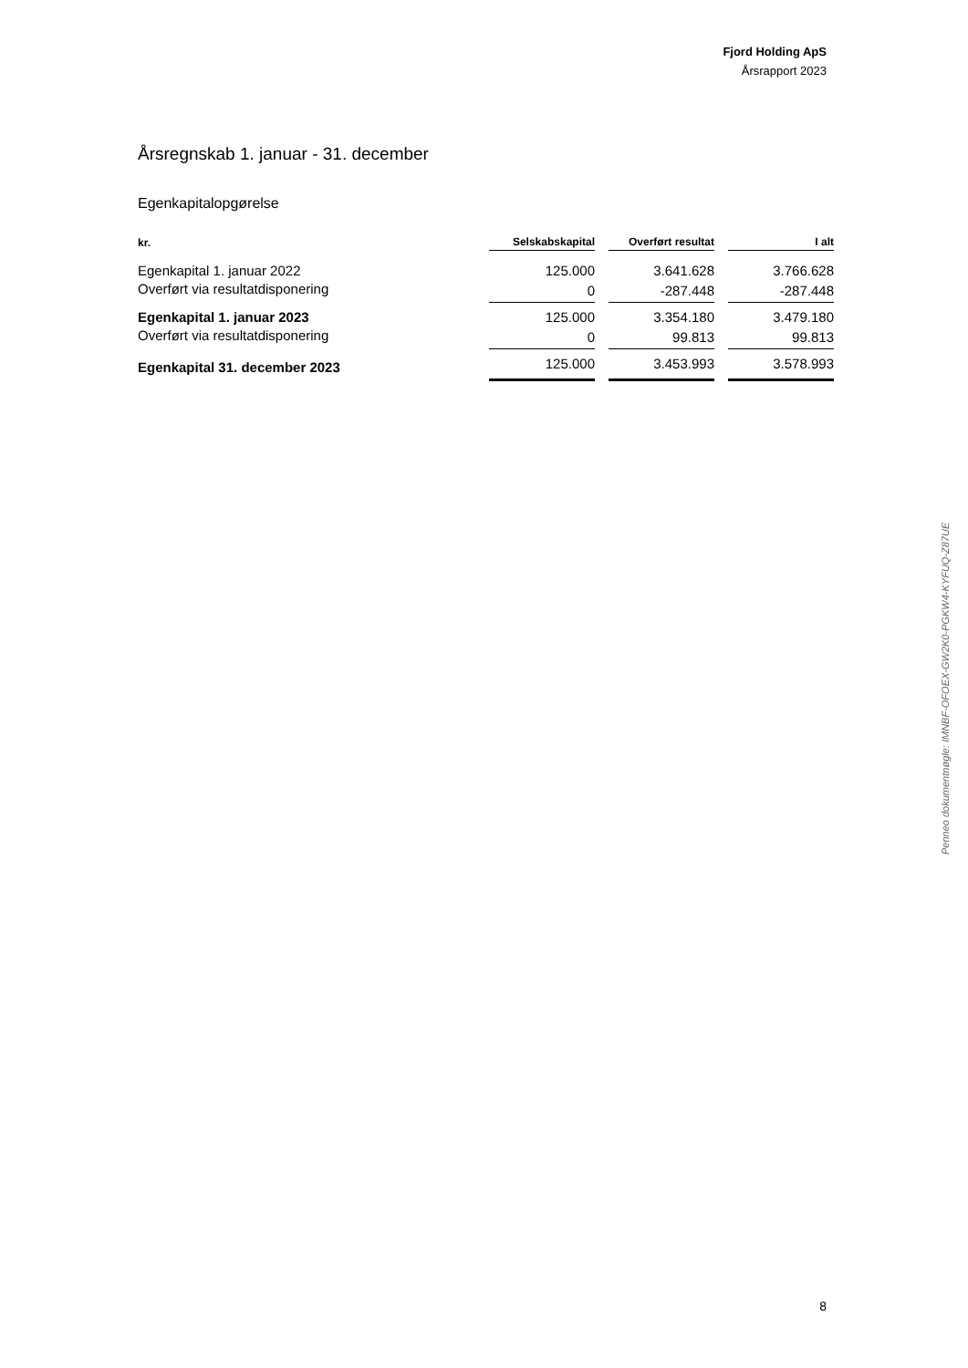Fjord Holding ApS
Årsrapport 2023
Årsregnskab 1. januar - 31. december
Egenkapitalopgørelse
| kr. | Selskabskapital | Overført resultat | I alt |
| --- | --- | --- | --- |
| Egenkapital 1. januar 2022 | 125.000 | 3.641.628 | 3.766.628 |
| Overført via resultatdisponering | 0 | -287.448 | -287.448 |
| Egenkapital 1. januar 2023 | 125.000 | 3.354.180 | 3.479.180 |
| Overført via resultatdisponering | 0 | 99.813 | 99.813 |
| Egenkapital 31. december 2023 | 125.000 | 3.453.993 | 3.578.993 |
Penneo dokumentnøgle: IMNBF-OFOEX-GW2K0-PGKW4-KYFUQ-Z87UE
8